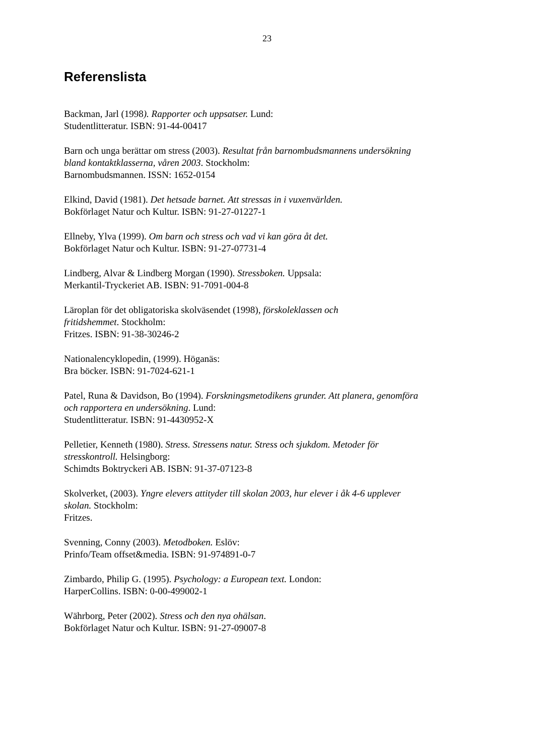23
Referenslista
Backman, Jarl (1998). Rapporter och uppsatser. Lund:
Studentlitteratur. ISBN: 91-44-00417
Barn och unga berättar om stress (2003). Resultat från barnombudsmannens undersökning bland kontaktklasserna, våren 2003. Stockholm:
Barnombudsmannen. ISSN: 1652-0154
Elkind, David (1981). Det hetsade barnet. Att stressas in i vuxenvärlden.
Bokförlaget Natur och Kultur. ISBN: 91-27-01227-1
Ellneby, Ylva (1999). Om barn och stress och vad vi kan göra åt det.
Bokförlaget Natur och Kultur. ISBN: 91-27-07731-4
Lindberg, Alvar & Lindberg Morgan (1990). Stressboken. Uppsala:
Merkantil-Tryckeriet AB. ISBN: 91-7091-004-8
Läroplan för det obligatoriska skolväsendet (1998), förskoleklassen och
fritidshemmet. Stockholm:
Fritzes. ISBN: 91-38-30246-2
Nationalencyklopedin, (1999). Höganäs:
Bra böcker. ISBN: 91-7024-621-1
Patel, Runa & Davidson, Bo (1994). Forskningsmetodikens grunder. Att planera, genomföra och rapportera en undersökning. Lund:
Studentlitteratur. ISBN: 91-4430952-X
Pelletier, Kenneth (1980). Stress. Stressens natur. Stress och sjukdom. Metoder för stresskontroll. Helsingborg:
Schimdts Boktryckeri AB. ISBN: 91-37-07123-8
Skolverket, (2003). Yngre elevers attityder till skolan 2003, hur elever i åk 4-6 upplever skolan. Stockholm:
Fritzes.
Svenning, Conny (2003). Metodboken. Eslöv:
Prinfo/Team offset&media. ISBN: 91-974891-0-7
Zimbardo, Philip G. (1995). Psychology: a European text. London:
HarperCollins. ISBN: 0-00-499002-1
Währborg, Peter (2002). Stress och den nya ohälsan.
Bokförlaget Natur och Kultur. ISBN: 91-27-09007-8